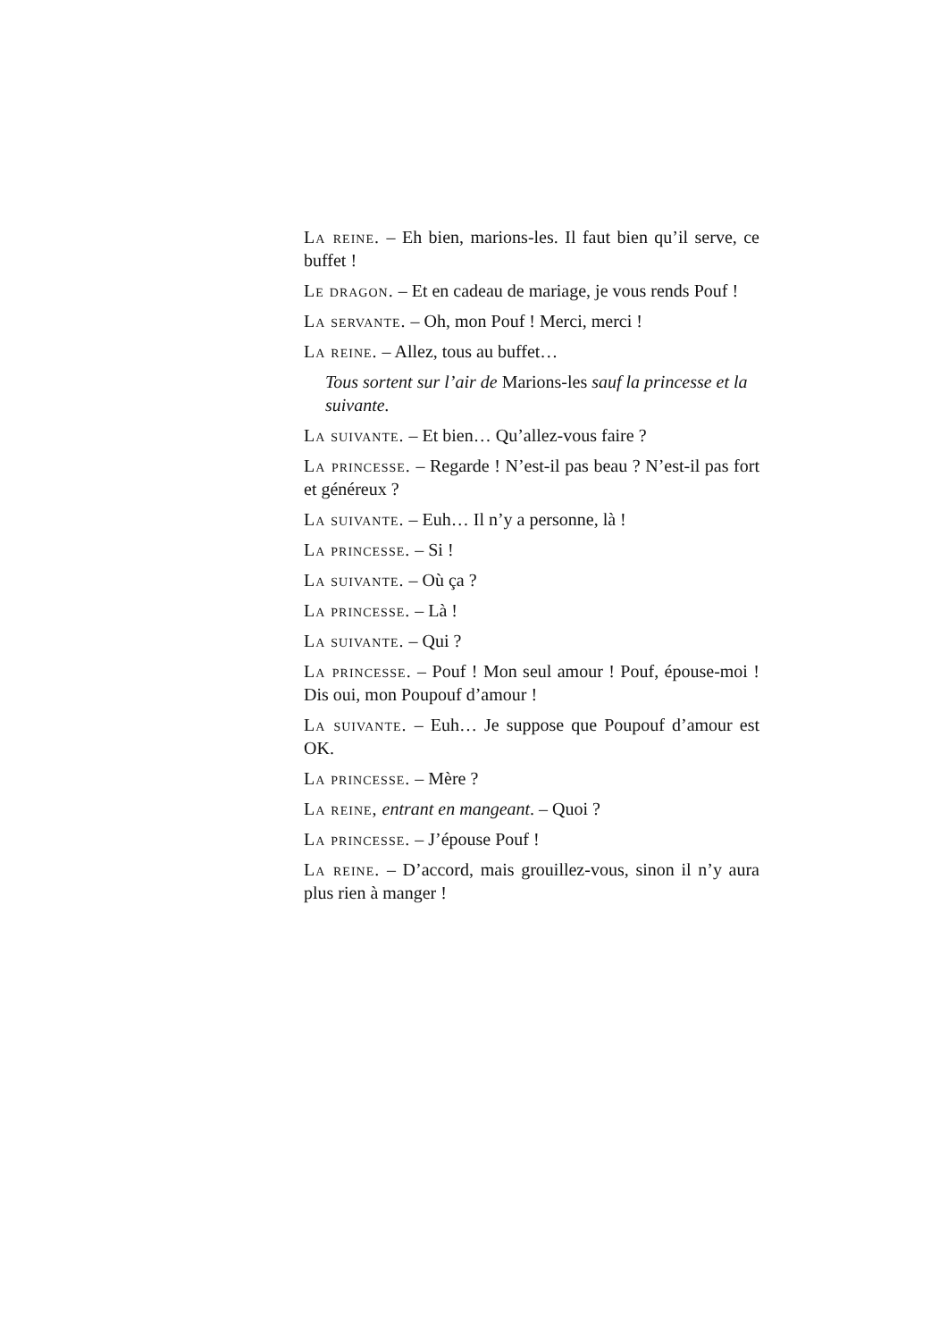La reine. – Eh bien, marions-les. Il faut bien qu’il serve, ce buffet !
Le dragon. – Et en cadeau de mariage, je vous rends Pouf !
La servante. – Oh, mon Pouf ! Merci, merci !
La reine. – Allez, tous au buffet…
Tous sortent sur l’air de Marions-les sauf la princesse et la suivante.
La suivante. – Et bien… Qu’allez-vous faire ?
La princesse. – Regarde ! N’est-il pas beau ? N’est-il pas fort et généreux ?
La suivante. – Euh… Il n’y a personne, là !
La princesse. – Si !
La suivante. – Où ça ?
La princesse. – Là !
La suivante. – Qui ?
La princesse. – Pouf ! Mon seul amour ! Pouf, épouse-moi ! Dis oui, mon Poupouf d’amour !
La suivante. – Euh… Je suppose que Poupouf d’amour est OK.
La princesse. – Mère ?
La reine, entrant en mangeant. – Quoi ?
La princesse. – J’épouse Pouf !
La reine. – D’accord, mais grouillez-vous, sinon il n’y aura plus rien à manger !